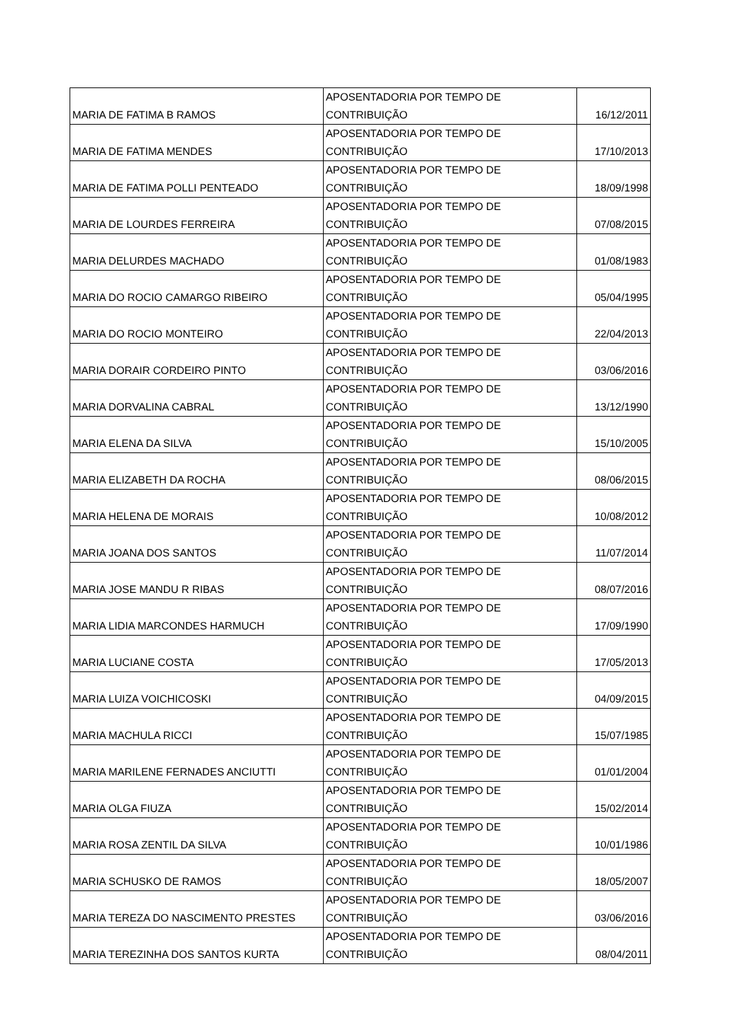| MARIA DE FATIMA B RAMOS | APOSENTADORIA POR TEMPO DE CONTRIBUIÇÃO | 16/12/2011 |
| MARIA DE FATIMA MENDES | APOSENTADORIA POR TEMPO DE CONTRIBUIÇÃO | 17/10/2013 |
| MARIA DE FATIMA POLLI PENTEADO | APOSENTADORIA POR TEMPO DE CONTRIBUIÇÃO | 18/09/1998 |
| MARIA DE LOURDES FERREIRA | APOSENTADORIA POR TEMPO DE CONTRIBUIÇÃO | 07/08/2015 |
| MARIA DELURDES MACHADO | APOSENTADORIA POR TEMPO DE CONTRIBUIÇÃO | 01/08/1983 |
| MARIA DO ROCIO CAMARGO RIBEIRO | APOSENTADORIA POR TEMPO DE CONTRIBUIÇÃO | 05/04/1995 |
| MARIA DO ROCIO MONTEIRO | APOSENTADORIA POR TEMPO DE CONTRIBUIÇÃO | 22/04/2013 |
| MARIA DORAIR CORDEIRO PINTO | APOSENTADORIA POR TEMPO DE CONTRIBUIÇÃO | 03/06/2016 |
| MARIA DORVALINA CABRAL | APOSENTADORIA POR TEMPO DE CONTRIBUIÇÃO | 13/12/1990 |
| MARIA ELENA DA SILVA | APOSENTADORIA POR TEMPO DE CONTRIBUIÇÃO | 15/10/2005 |
| MARIA ELIZABETH DA ROCHA | APOSENTADORIA POR TEMPO DE CONTRIBUIÇÃO | 08/06/2015 |
| MARIA HELENA DE MORAIS | APOSENTADORIA POR TEMPO DE CONTRIBUIÇÃO | 10/08/2012 |
| MARIA JOANA DOS SANTOS | APOSENTADORIA POR TEMPO DE CONTRIBUIÇÃO | 11/07/2014 |
| MARIA JOSE MANDU R RIBAS | APOSENTADORIA POR TEMPO DE CONTRIBUIÇÃO | 08/07/2016 |
| MARIA LIDIA MARCONDES HARMUCH | APOSENTADORIA POR TEMPO DE CONTRIBUIÇÃO | 17/09/1990 |
| MARIA LUCIANE COSTA | APOSENTADORIA POR TEMPO DE CONTRIBUIÇÃO | 17/05/2013 |
| MARIA LUIZA VOICHICOSKI | APOSENTADORIA POR TEMPO DE CONTRIBUIÇÃO | 04/09/2015 |
| MARIA MACHULA RICCI | APOSENTADORIA POR TEMPO DE CONTRIBUIÇÃO | 15/07/1985 |
| MARIA MARILENE FERNADES ANCIUTTI | APOSENTADORIA POR TEMPO DE CONTRIBUIÇÃO | 01/01/2004 |
| MARIA OLGA FIUZA | APOSENTADORIA POR TEMPO DE CONTRIBUIÇÃO | 15/02/2014 |
| MARIA ROSA ZENTIL DA SILVA | APOSENTADORIA POR TEMPO DE CONTRIBUIÇÃO | 10/01/1986 |
| MARIA SCHUSKO DE RAMOS | APOSENTADORIA POR TEMPO DE CONTRIBUIÇÃO | 18/05/2007 |
| MARIA TEREZA DO NASCIMENTO PRESTES | APOSENTADORIA POR TEMPO DE CONTRIBUIÇÃO | 03/06/2016 |
| MARIA TEREZINHA DOS SANTOS KURTA | APOSENTADORIA POR TEMPO DE CONTRIBUIÇÃO | 08/04/2011 |